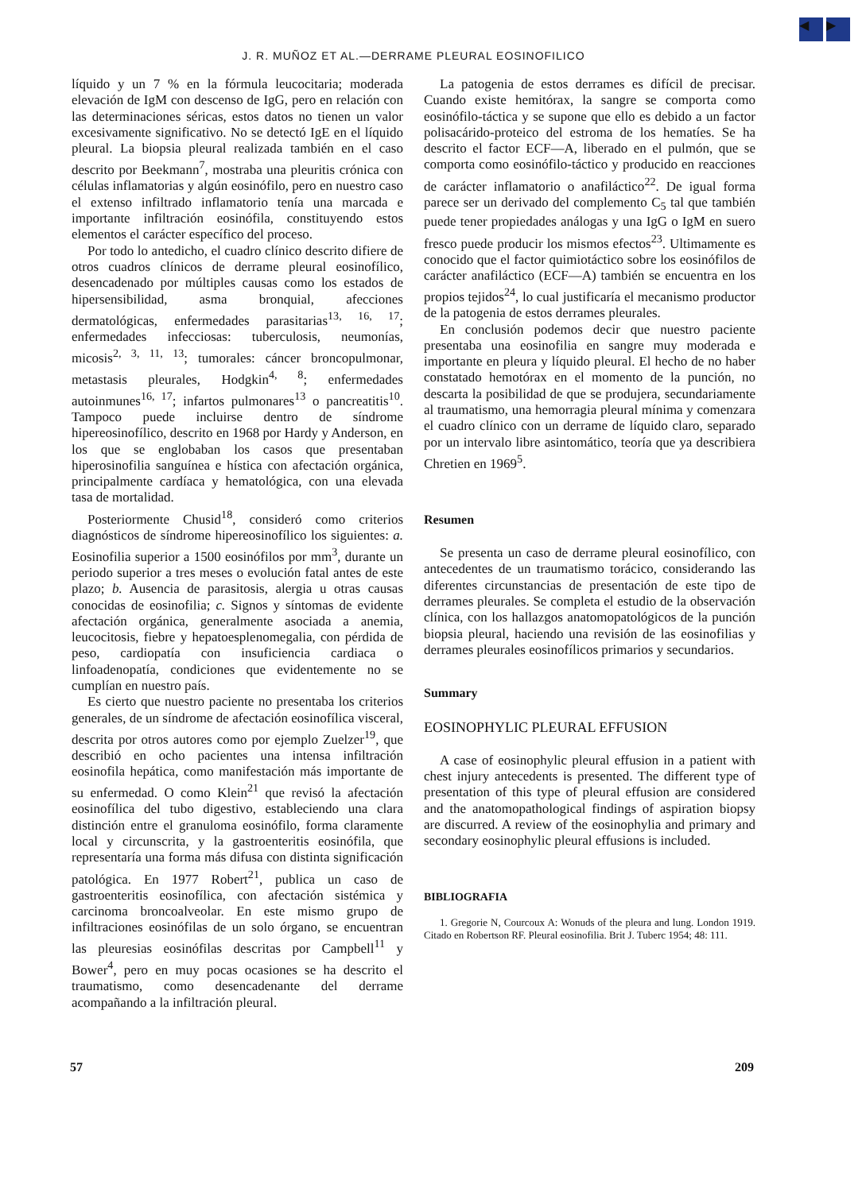◀ ▶
J. R. MUÑOZ ET AL.—DERRAME PLEURAL EOSINOFILICO
líquido y un 7 % en la fórmula leucocitaria; moderada elevación de IgM con descenso de IgG, pero en relación con las determinaciones séricas, estos datos no tienen un valor excesivamente significativo. No se detectó IgE en el líquido pleural. La biopsia pleural realizada también en el caso descrito por Beekmann<sup>7</sup>, mostraba una pleuritis crónica con células inflamatorias y algún eosinófilo, pero en nuestro caso el extenso infiltrado inflamatorio tenía una marcada e importante infiltración eosinófila, constituyendo estos elementos el carácter específico del proceso.
Por todo lo antedicho, el cuadro clínico descrito difiere de otros cuadros clínicos de derrame pleural eosinofílico, desencadenado por múltiples causas como los estados de hipersensibilidad, asma bronquial, afecciones dermatológicas, enfermedades parasitarias<sup>13, 16, 17</sup>; enfermedades infecciosas: tuberculosis, neumonías, micosis<sup>2, 3, 11, 13</sup>; tumorales: cáncer broncopulmonar, metastasis pleurales, Hodgkin<sup>4, 8</sup>; enfermedades autoinmunes<sup>16, 17</sup>; infartos pulmonares<sup>13</sup> o pancreatitis<sup>10</sup>. Tampoco puede incluirse dentro de síndrome hipereosinofílico, descrito en 1968 por Hardy y Anderson, en los que se englobaban los casos que presentaban hiperosinofilia sanguínea e hística con afectación orgánica, principalmente cardíaca y hematológica, con una elevada tasa de mortalidad.
Posteriormente Chusid<sup>18</sup>, consideró como criterios diagnósticos de síndrome hipereosinofílico los siguientes: a. Eosinofilia superior a 1500 eosinófilos por mm<sup>3</sup>, durante un periodo superior a tres meses o evolución fatal antes de este plazo; b. Ausencia de parasitosis, alergia u otras causas conocidas de eosinofilia; c. Signos y síntomas de evidente afectación orgánica, generalmente asociada a anemia, leucocitosis, fiebre y hepatoesplenomegalia, con pérdida de peso, cardiopatía con insuficiencia cardiaca o linfoadenopatía, condiciones que evidentemente no se cumplían en nuestro país.
Es cierto que nuestro paciente no presentaba los criterios generales, de un síndrome de afectación eosinofílica visceral, descrita por otros autores como por ejemplo Zuelzer<sup>19</sup>, que describió en ocho pacientes una intensa infiltración eosinofila hepática, como manifestación más importante de su enfermedad. O como Klein<sup>21</sup> que revisó la afectación eosinofílica del tubo digestivo, estableciendo una clara distinción entre el granuloma eosinófilo, forma claramente local y circunscrita, y la gastroenteritis eosinófila, que representaría una forma más difusa con distinta significación patológica. En 1977 Robert<sup>21</sup>, publica un caso de gastroenteritis eosinofílica, con afectación sistémica y carcinoma broncoalveolar. En este mismo grupo de infiltraciones eosinófilas de un solo órgano, se encuentran las pleuresias eosinófilas descritas por Campbell<sup>11</sup> y Bower<sup>4</sup>, pero en muy pocas ocasiones se ha descrito el traumatismo, como desencadenante del derrame acompañando a la infiltración pleural.
La patogenia de estos derrames es difícil de precisar. Cuando existe hemitórax, la sangre se comporta como eosinófilo-táctica y se supone que ello es debido a un factor polisacárido-proteico del estroma de los hematíes. Se ha descrito el factor ECF—A, liberado en el pulmón, que se comporta como eosinófilo-táctico y producido en reacciones de carácter inflamatorio o anafiláctico<sup>22</sup>. De igual forma parece ser un derivado del complemento C<sub>5</sub> tal que también puede tener propiedades análogas y una IgG o IgM en suero fresco puede producir los mismos efectos<sup>23</sup>. Ultimamente es conocido que el factor quimiotáctico sobre los eosinófilos de carácter anafiláctico (ECF—A) también se encuentra en los propios tejidos<sup>24</sup>, lo cual justificaría el mecanismo productor de la patogenia de estos derrames pleurales.
En conclusión podemos decir que nuestro paciente presentaba una eosinofilia en sangre muy moderada e importante en pleura y líquido pleural. El hecho de no haber constatado hemotórax en el momento de la punción, no descarta la posibilidad de que se produjera, secundariamente al traumatismo, una hemorragia pleural mínima y comenzara el cuadro clínico con un derrame de líquido claro, separado por un intervalo libre asintomático, teoría que ya describiera Chretien en 1969<sup>5</sup>.
Resumen
Se presenta un caso de derrame pleural eosinofílico, con antecedentes de un traumatismo torácico, considerando las diferentes circunstancias de presentación de este tipo de derrames pleurales. Se completa el estudio de la observación clínica, con los hallazgos anatomopatológicos de la punción biopsia pleural, haciendo una revisión de las eosinofilias y derrames pleurales eosinofílicos primarios y secundarios.
Summary
EOSINOPHYLIC PLEURAL EFFUSION
A case of eosinophylic pleural effusion in a patient with chest injury antecedents is presented. The different type of presentation of this type of pleural effusion are considered and the anatomopathological findings of aspiration biopsy are discurred. A review of the eosinophylia and primary and secondary eosinophylic pleural effusions is included.
BIBLIOGRAFIA
1. Gregorie N, Courcoux A: Wonuds of the pleura and lung. London 1919. Citado en Robertson RF. Pleural eosinofilia. Brit J. Tuberc 1954; 48: 111.
57 209